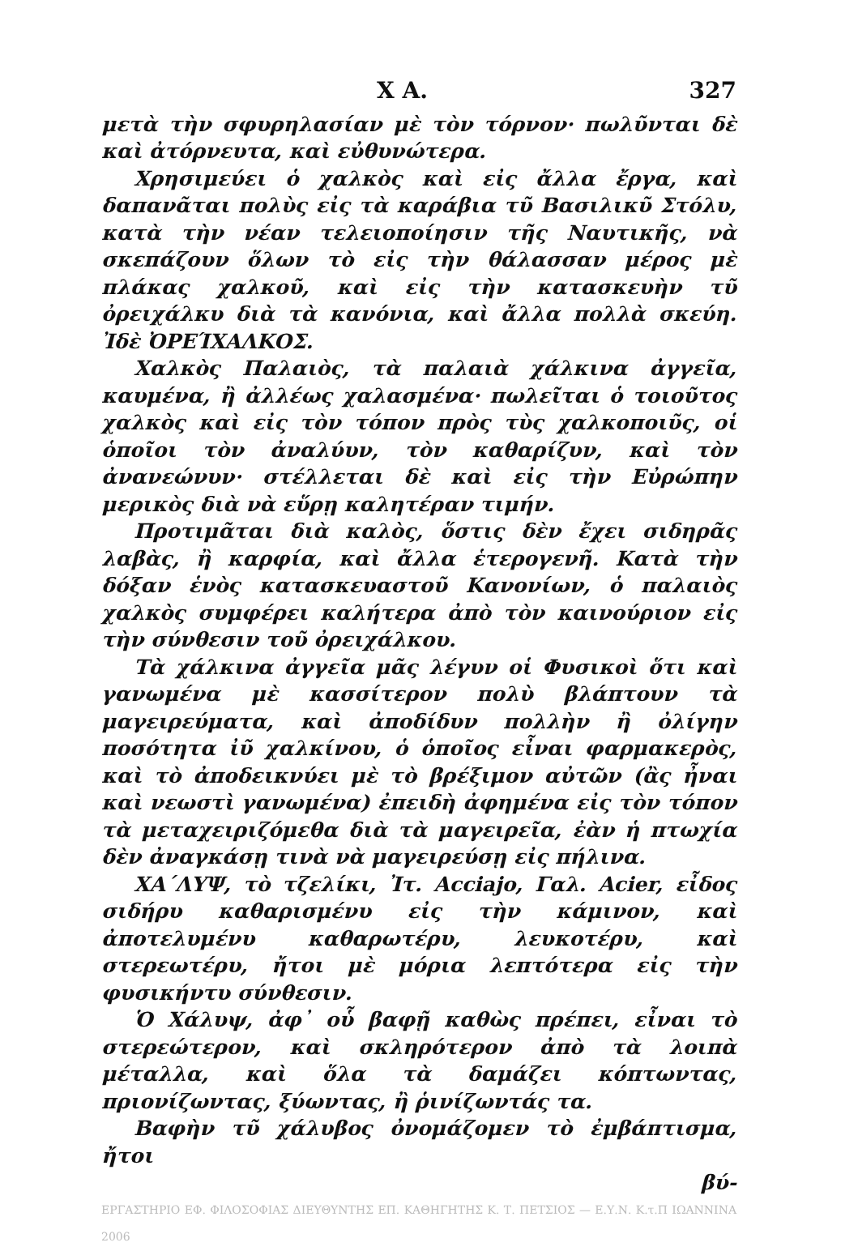Χ Α. 327
μετὰ τὴν σφυρηλασίαν μὲ τὸν τόρνον· πωλῦνται δὲ καὶ ἀτόρνευτα, καὶ εὐθυνώτερα.
Χρησιμεύει ὁ χαλκὸς καὶ εἰς ἄλλα ἔργα, καὶ δαπανᾶται πολὺς εἰς τὰ καράβια τῦ Βασιλικῦ Στόλυ, κατὰ τὴν νέαν τελειοποίησιν τῆς Ναυτικῆς, νὰ σκεπάζουν ὅλων τὸ εἰς τὴν θάλασσαν μέρος μὲ πλάκας χαλκοῦ, καὶ εἰς τὴν κατασκευὴν τῦ ὀρειχάλκυ διὰ τὰ κανόνια, καὶ ἄλλα πολλὰ σκεύη. Ἰδὲ ὈΡΕΊΧΑΛΚΟΣ.
Χαλκὸς Παλαιὸς, τὰ παλαιὰ χάλκινα ἀγγεῖα, καυμένα, ἢ ἀλλέως χαλασμένα· πωλεῖται ὁ τοιοῦτος χαλκὸς καὶ εἰς τὸν τόπον πρὸς τὺς χαλκοποιῦς, οἱ ὁποῖοι τὸν ἀναλύυν, τὸν καθαρίζυν, καὶ τὸν ἀνανεώνυν· στέλλεται δὲ καὶ εἰς τὴν Εὐρώπην μερικὸς διὰ νὰ εὕρῃ καλητέραν τιμήν.
Προτιμᾶται διὰ καλὸς, ὅστις δὲν ἔχει σιδηρᾶς λαβὰς, ἢ καρφία, καὶ ἄλλα ἑτερογενῆ. Κατὰ τὴν δόξαν ἑνὸς κατασκευαστοῦ Κανονίων, ὁ παλαιὸς χαλκὸς συμφέρει καλήτερα ἀπὸ τὸν καινούριον εἰς τὴν σύνθεσιν τοῦ ὀρειχάλκου.
Τὰ χάλκινα ἀγγεῖα μᾶς λέγυν οἱ Φυσικοὶ ὅτι καὶ γανωμένα μὲ κασσίτερον πολὺ βλάπτουν τὰ μαγειρεύματα, καὶ ἀποδίδυν πολλὴν ἢ ὀλίγην ποσότητα ἰῦ χαλκίνου, ὁ ὁποῖος εἶναι φαρμακερὸς, καὶ τὸ ἀποδεικνύει μὲ τὸ βρέξιμον αὐτῶν (ἂς ἦναι καὶ νεωστὶ γανωμένα) ἐπειδὴ ἀφημένα εἰς τὸν τόπον τὰ μεταχειριζόμεθα διὰ τὰ μαγειρεῖα, ἐὰν ἡ πτωχία δὲν ἀναγκάσῃ τινὰ νὰ μαγειρεύσῃ εἰς πήλινα.
ΧΑ΄ΛΥΨ, τὸ τζελίκι, Ἰτ. Acciajo, Γαλ. Acier, εἶδος σιδήρυ καθαρισμένυ εἰς τὴν κάμινον, καὶ ἀποτελυμένυ καθαρωτέρυ, λευκοτέρυ, καὶ στερεωτέρυ, ἤτοι μὲ μόρια λεπτότερα εἰς τὴν φυσικήντυ σύνθεσιν.
Ὁ Χάλυψ, ἀφ᾽ οὗ βαφῇ καθὼς πρέπει, εἶναι τὸ στερεώτερον, καὶ σκληρότερον ἀπὸ τὰ λοιπὰ μέταλλα, καὶ ὅλα τὰ δαμάζει κόπτωντας, πριονίζωντας, ξύωντας, ἢ ῥινίζωντάς τα.
Βαφὴν τῦ χάλυβος ὀνομάζομεν τὸ ἐμβάπτισμα, ἤτοι
βύ-
ΕΡΓΑΣΤΗΡΙΟ ΕΦ. ΦΙΛΟΣΟΦΙΑΣ ΔΙΕΥΘΥΝΤΗΣ ΕΠ. ΚΑΘΗΓΗΤΗΣ Κ. Τ. ΠΕΤΣΙΟΣ — Ε.Υ.Ν. Κ.τ.Π ΙΩΑΝΝΙΝΑ 2006